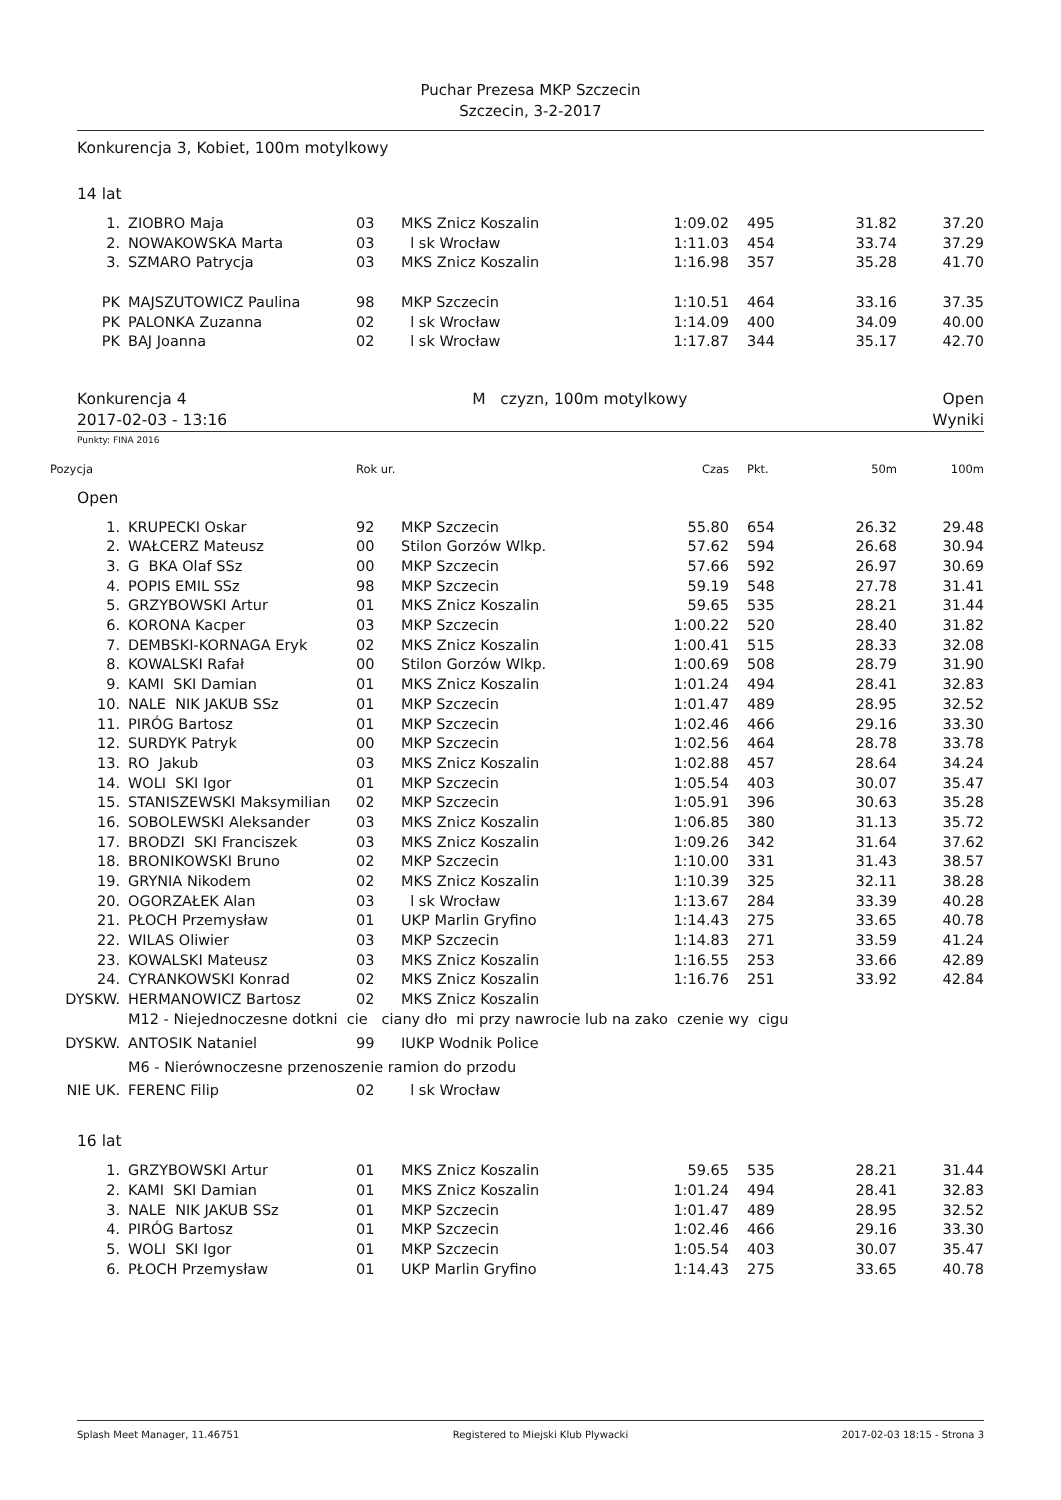Puchar Prezesa MKP Szczecin
Szczecin, 3-2-2017
Konkurencja 3, Kobiet, 100m motylkowy
14 lat
| 1. | ZIOBRO Maja | 03 | MKS Znicz Koszalin | 1:09.02 | 495 | 31.82 | 37.20 |
| 2. | NOWAKOWSKA Marta | 03 | l sk Wrocław | 1:11.03 | 454 | 33.74 | 37.29 |
| 3. | SZMARO Patrycja | 03 | MKS Znicz Koszalin | 1:16.98 | 357 | 35.28 | 41.70 |
| PK | MAJSZUTOWICZ Paulina | 98 | MKP Szczecin | 1:10.51 | 464 | 33.16 | 37.35 |
| PK | PALONKA Zuzanna | 02 | l sk Wrocław | 1:14.09 | 400 | 34.09 | 40.00 |
| PK | BAJ Joanna | 02 | l sk Wrocław | 1:17.87 | 344 | 35.17 | 42.70 |
Konkurencja 4
2017-02-03 - 13:16
M czyzn, 100m motylkowy Open
Wyniki
Punkty: FINA 2016
| Pozycja | | Rok ur. | | Czas | Pkt. | 50m | 100m |
Open
| 1. | KRUPECKI Oskar | 92 | MKP Szczecin | 55.80 | 654 | 26.32 | 29.48 |
| 2. | WAŁCERZ Mateusz | 00 | Stilon Gorzów Wlkp. | 57.62 | 594 | 26.68 | 30.94 |
| 3. | G BKA Olaf SSz | 00 | MKP Szczecin | 57.66 | 592 | 26.97 | 30.69 |
| 4. | POPIS EMIL SSz | 98 | MKP Szczecin | 59.19 | 548 | 27.78 | 31.41 |
| 5. | GRZYBOWSKI Artur | 01 | MKS Znicz Koszalin | 59.65 | 535 | 28.21 | 31.44 |
| 6. | KORONA Kacper | 03 | MKP Szczecin | 1:00.22 | 520 | 28.40 | 31.82 |
| 7. | DEMBSKI-KORNAGA Eryk | 02 | MKS Znicz Koszalin | 1:00.41 | 515 | 28.33 | 32.08 |
| 8. | KOWALSKI Rafał | 00 | Stilon Gorzów Wlkp. | 1:00.69 | 508 | 28.79 | 31.90 |
| 9. | KAMI SKI Damian | 01 | MKS Znicz Koszalin | 1:01.24 | 494 | 28.41 | 32.83 |
| 10. | NALE NIK JAKUB SSz | 01 | MKP Szczecin | 1:01.47 | 489 | 28.95 | 32.52 |
| 11. | PIRÓG Bartosz | 01 | MKP Szczecin | 1:02.46 | 466 | 29.16 | 33.30 |
| 12. | SURDYK Patryk | 00 | MKP Szczecin | 1:02.56 | 464 | 28.78 | 33.78 |
| 13. | RO Jakub | 03 | MKS Znicz Koszalin | 1:02.88 | 457 | 28.64 | 34.24 |
| 14. | WOLI SKI Igor | 01 | MKP Szczecin | 1:05.54 | 403 | 30.07 | 35.47 |
| 15. | STANISZEWSKI Maksymilian | 02 | MKP Szczecin | 1:05.91 | 396 | 30.63 | 35.28 |
| 16. | SOBOLEWSKI Aleksander | 03 | MKS Znicz Koszalin | 1:06.85 | 380 | 31.13 | 35.72 |
| 17. | BRODZI SKI Franciszek | 03 | MKS Znicz Koszalin | 1:09.26 | 342 | 31.64 | 37.62 |
| 18. | BRONIKOWSKI Bruno | 02 | MKP Szczecin | 1:10.00 | 331 | 31.43 | 38.57 |
| 19. | GRYNIA Nikodem | 02 | MKS Znicz Koszalin | 1:10.39 | 325 | 32.11 | 38.28 |
| 20. | OGORZAŁEK Alan | 03 | l sk Wrocław | 1:13.67 | 284 | 33.39 | 40.28 |
| 21. | PŁOCH Przemysław | 01 | UKP Marlin Gryfino | 1:14.43 | 275 | 33.65 | 40.78 |
| 22. | WILAS Oliwier | 03 | MKP Szczecin | 1:14.83 | 271 | 33.59 | 41.24 |
| 23. | KOWALSKI Mateusz | 03 | MKS Znicz Koszalin | 1:16.55 | 253 | 33.66 | 42.89 |
| 24. | CYRANKOWSKI Konrad | 02 | MKS Znicz Koszalin | 1:16.76 | 251 | 33.92 | 42.84 |
| DYSKW. | HERMANOWICZ Bartosz | 02 | MKS Znicz Koszalin | | | | |
| | M12 - Niejednoczesne dotkni cie ciany dło mi przy nawrocie lub na zako czenie wy cigu | | | | | | |
| DYSKW. | ANTOSIK Nataniel | 99 | IUKP Wodnik Police | | | | |
| | M6 - Nierównoczesne przenoszenie ramion do przodu | | | | | | |
| NIE UK. | FERENC Filip | 02 | l sk Wrocław | | | | |
16 lat
| 1. | GRZYBOWSKI Artur | 01 | MKS Znicz Koszalin | 59.65 | 535 | 28.21 | 31.44 |
| 2. | KAMI SKI Damian | 01 | MKS Znicz Koszalin | 1:01.24 | 494 | 28.41 | 32.83 |
| 3. | NALE NIK JAKUB SSz | 01 | MKP Szczecin | 1:01.47 | 489 | 28.95 | 32.52 |
| 4. | PIRÓG Bartosz | 01 | MKP Szczecin | 1:02.46 | 466 | 29.16 | 33.30 |
| 5. | WOLI SKI Igor | 01 | MKP Szczecin | 1:05.54 | 403 | 30.07 | 35.47 |
| 6. | PŁOCH Przemysław | 01 | UKP Marlin Gryfino | 1:14.43 | 275 | 33.65 | 40.78 |
Splash Meet Manager, 11.46751 Registered to Miejski Klub Plywacki 2017-02-03 18:15 - Strona 3